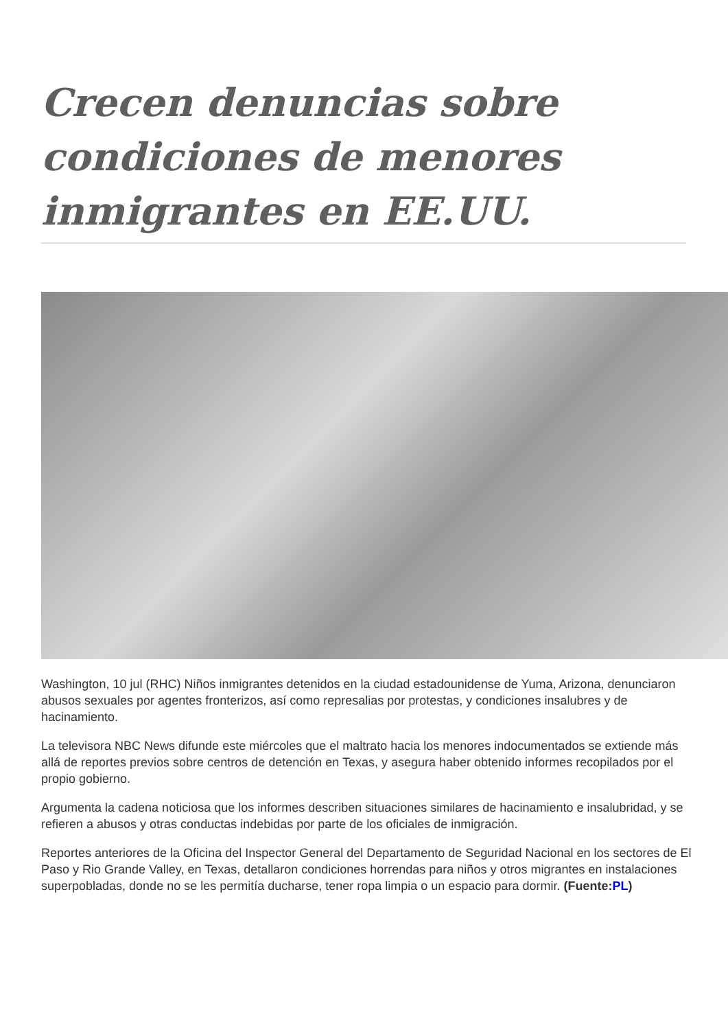Crecen denuncias sobre condiciones de menores inmigrantes en EE.UU.
Washington, 10 jul (RHC) Niños inmigrantes detenidos en la ciudad estadounidense de Yuma, Arizona, denunciaron abusos sexuales por agentes fronterizos, así como represalias por protestas, y condiciones insalubres y de hacinamiento.
La televisora NBC News difunde este miércoles que el maltrato hacia los menores indocumentados se extiende más allá de reportes previos sobre centros de detención en Texas, y asegura haber obtenido informes recopilados por el propio gobierno.
Argumenta la cadena noticiosa que los informes describen situaciones similares de hacinamiento e insalubridad, y se refieren a abusos y otras conductas indebidas por parte de los oficiales de inmigración.
Reportes anteriores de la Oficina del Inspector General del Departamento de Seguridad Nacional en los sectores de El Paso y Rio Grande Valley, en Texas, detallaron condiciones horrendas para niños y otros migrantes en instalaciones superpobladas, donde no se les permitía ducharse, tener ropa limpia o un espacio para dormir. (Fuente:PL)